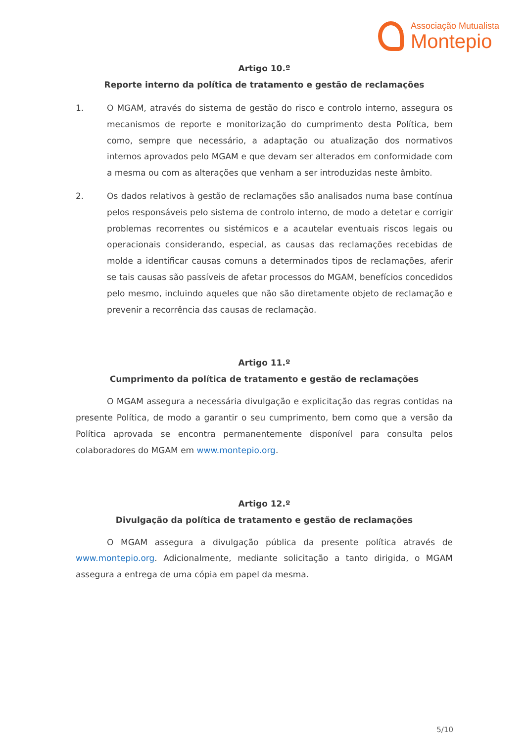Associação Mutualista
Montepio
Artigo 10.º
Reporte interno da política de tratamento e gestão de reclamações
1. O MGAM, através do sistema de gestão do risco e controlo interno, assegura os mecanismos de reporte e monitorização do cumprimento desta Política, bem como, sempre que necessário, a adaptação ou atualização dos normativos internos aprovados pelo MGAM e que devam ser alterados em conformidade com a mesma ou com as alterações que venham a ser introduzidas neste âmbito.
2. Os dados relativos à gestão de reclamações são analisados numa base contínua pelos responsáveis pelo sistema de controlo interno, de modo a detetar e corrigir problemas recorrentes ou sistémicos e a acautelar eventuais riscos legais ou operacionais considerando, especial, as causas das reclamações recebidas de molde a identificar causas comuns a determinados tipos de reclamações, aferir se tais causas são passíveis de afetar processos do MGAM, benefícios concedidos pelo mesmo, incluindo aqueles que não são diretamente objeto de reclamação e prevenir a recorrência das causas de reclamação.
Artigo 11.º
Cumprimento da política de tratamento e gestão de reclamações
O MGAM assegura a necessária divulgação e explicitação das regras contidas na presente Política, de modo a garantir o seu cumprimento, bem como que a versão da Política aprovada se encontra permanentemente disponível para consulta pelos colaboradores do MGAM em www.montepio.org.
Artigo 12.º
Divulgação da política de tratamento e gestão de reclamações
O MGAM assegura a divulgação pública da presente política através de www.montepio.org. Adicionalmente, mediante solicitação a tanto dirigida, o MGAM assegura a entrega de uma cópia em papel da mesma.
5/10